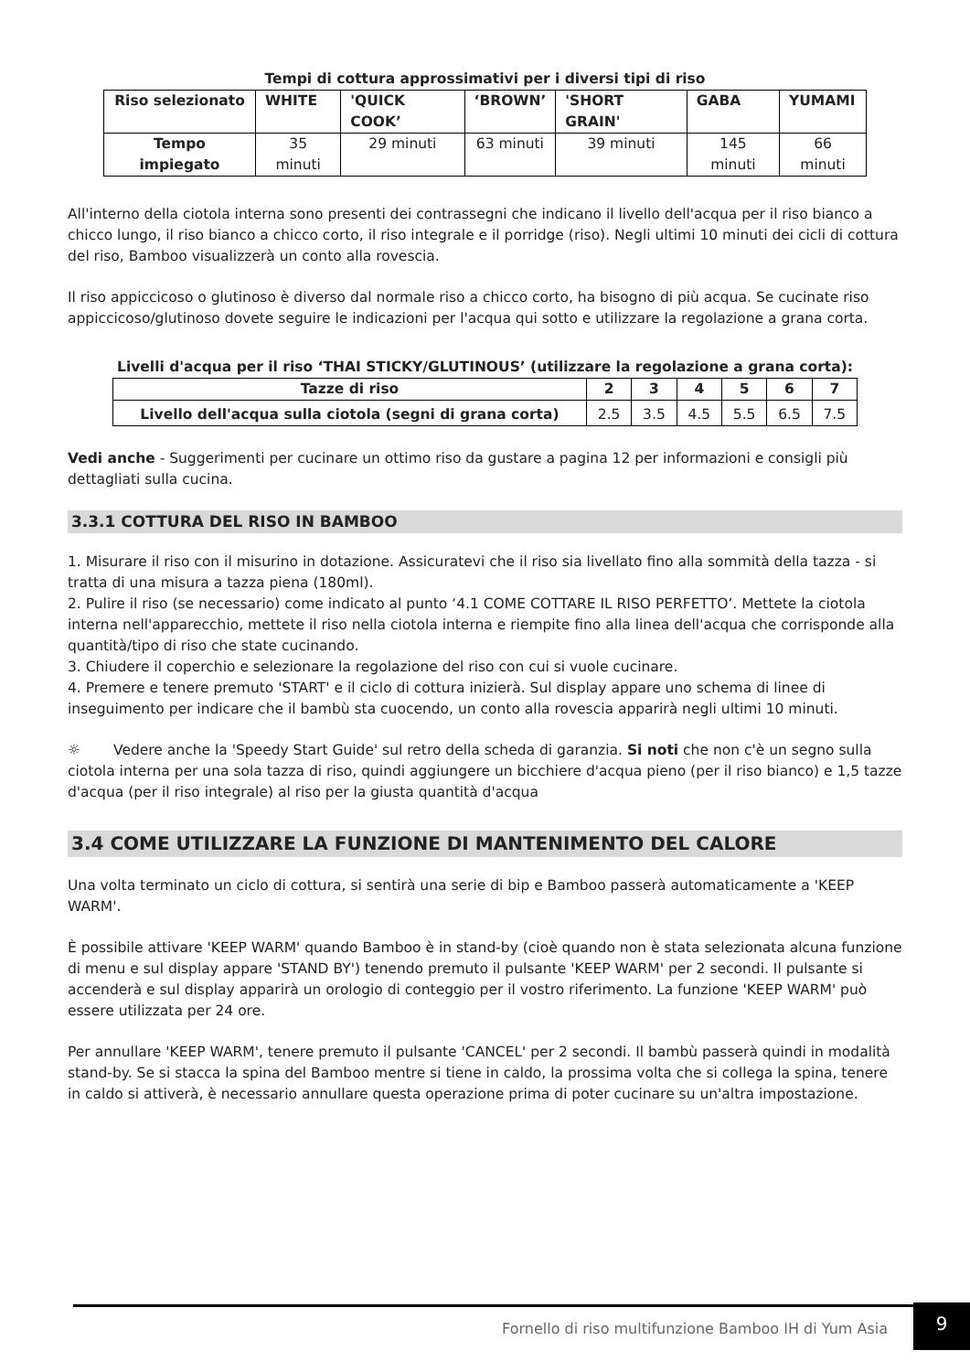Tempi di cottura approssimativi per i diversi tipi di riso
| Riso selezionato | WHITE | 'QUICK COOK’ | ‘BROWN’ | 'SHORT GRAIN' | GABA | YUMAMI |
| --- | --- | --- | --- | --- | --- | --- |
| Tempo impiegato | 35 minuti | 29 minuti | 63 minuti | 39 minuti | 145 minuti | 66 minuti |
All'interno della ciotola interna sono presenti dei contrassegni che indicano il livello dell'acqua per il riso bianco a chicco lungo, il riso bianco a chicco corto, il riso integrale e il porridge (riso). Negli ultimi 10 minuti dei cicli di cottura del riso, Bamboo visualizzerà un conto alla rovescia.
Il riso appiccicoso o glutinoso è diverso dal normale riso a chicco corto, ha bisogno di più acqua. Se cucinate riso appiccicoso/glutinoso dovete seguire le indicazioni per l'acqua qui sotto e utilizzare la regolazione a grana corta.
Livelli d'acqua per il riso ‘THAI STICKY/GLUTINOUS’ (utilizzare la regolazione a grana corta):
| Tazze di riso | 2 | 3 | 4 | 5 | 6 | 7 |
| --- | --- | --- | --- | --- | --- | --- |
| Livello dell'acqua sulla ciotola (segni di grana corta) | 2.5 | 3.5 | 4.5 | 5.5 | 6.5 | 7.5 |
Vedi anche - Suggerimenti per cucinare un ottimo riso da gustare a pagina 12 per informazioni e consigli più dettagliati sulla cucina.
3.3.1 COTTURA DEL RISO IN BAMBOO
1. Misurare il riso con il misurino in dotazione. Assicuratevi che il riso sia livellato fino alla sommità della tazza - si tratta di una misura a tazza piena (180ml).
2. Pulire il riso (se necessario) come indicato al punto ‘4.1 COME COTTARE IL RISO PERFETTO’. Mettete la ciotola interna nell'apparecchio, mettete il riso nella ciotola interna e riempite fino alla linea dell'acqua che corrisponde alla quantità/tipo di riso che state cucinando.
3. Chiudere il coperchio e selezionare la regolazione del riso con cui si vuole cucinare.
4. Premere e tenere premuto 'START' e il ciclo di cottura inizierà. Sul display appare uno schema di linee di inseguimento per indicare che il bambù sta cuocendo, un conto alla rovescia apparirà negli ultimi 10 minuti.
☼ Vedere anche la 'Speedy Start Guide' sul retro della scheda di garanzia. Si noti che non c'è un segno sulla ciotola interna per una sola tazza di riso, quindi aggiungere un bicchiere d'acqua pieno (per il riso bianco) e 1,5 tazze d'acqua (per il riso integrale) al riso per la giusta quantità d'acqua
3.4 COME UTILIZZARE LA FUNZIONE DI MANTENIMENTO DEL CALORE
Una volta terminato un ciclo di cottura, si sentirà una serie di bip e Bamboo passerà automaticamente a 'KEEP WARM'.
È possibile attivare 'KEEP WARM' quando Bamboo è in stand-by (cioè quando non è stata selezionata alcuna funzione di menu e sul display appare 'STAND BY') tenendo premuto il pulsante 'KEEP WARM' per 2 secondi. Il pulsante si accenderà e sul display apparirà un orologio di conteggio per il vostro riferimento. La funzione 'KEEP WARM' può essere utilizzata per 24 ore.
Per annullare 'KEEP WARM', tenere premuto il pulsante 'CANCEL' per 2 secondi. Il bambù passerà quindi in modalità stand-by. Se si stacca la spina del Bamboo mentre si tiene in caldo, la prossima volta che si collega la spina, tenere in caldo si attiverà, è necessario annullare questa operazione prima di poter cucinare su un'altra impostazione.
Fornello di riso multifunzione Bamboo IH di Yum Asia
9